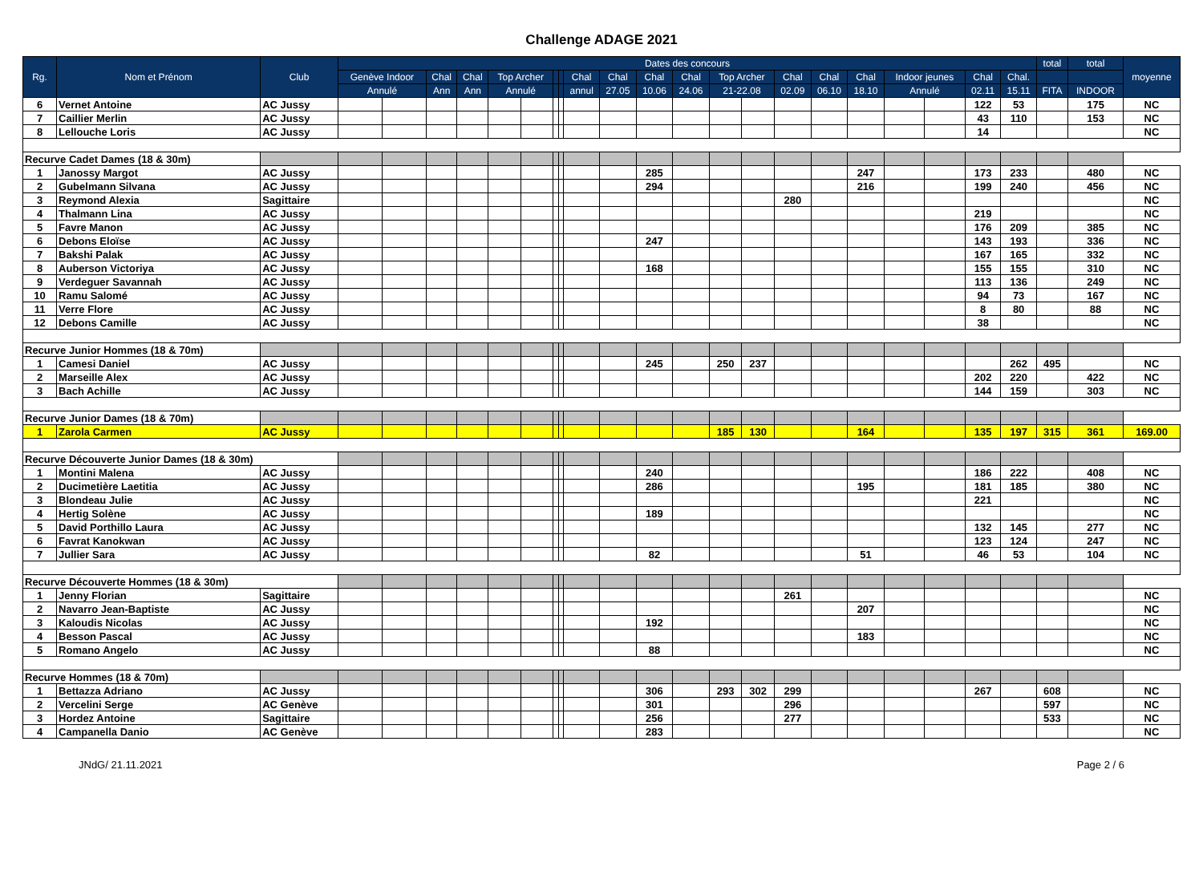Challenge ADAGE 2021
| Rg. | Nom et Prénom | Club | Dates des concours | | | | | | | | | | | | | | | | | | | | | total | total | moyenne |
| --- | --- | --- | --- | --- | --- | --- | --- | --- | --- | --- | --- | --- | --- | --- | --- | --- | --- | --- | --- | --- | --- | --- | --- | --- | --- | --- |
| | | | Genève Indoor | | Chal | Chal | Top Archer | | | | Chal | Chal | Chal | Chal | Top Archer | | Chal | Chal | Chal | Indoor jeunes | | Chal | Chal. | | | |
| | | | Annulé | | Ann | Ann | Annulé | | | | annul | 27.05 | 10.06 | 24.06 | 21-22.08 | | 02.09 | 06.10 | 18.10 | Annulé | | 02.11 | 15.11 | FITA | INDOOR | |
| 6 | Vernet Antoine | AC Jussy | | | | | | | | | | | | | | | | | | | | 122 | 53 | | 175 | NC |
| 7 | Caillier Merlin | AC Jussy | | | | | | | | | | | | | | | | | | | | 43 | 110 | | 153 | NC |
| 8 | Lellouche Loris | AC Jussy | | | | | | | | | | | | | | | | | | | | 14 | | | | NC |
| Recurve Cadet Dames (18 & 30m) | | | | | | | | | | | | | | | | | | | | | | | | | | |
| 1 | Janossy Margot | AC Jussy | | | | | | | | | | | 285 | | | | | | 247 | | | 173 | 233 | | 480 | NC |
| 2 | Gubelmann Silvana | AC Jussy | | | | | | | | | | | 294 | | | | | | 216 | | | 199 | 240 | | 456 | NC |
| 3 | Reymond Alexia | Sagittaire | | | | | | | | | | | | | | | 280 | | | | | | | | | NC |
| 4 | Thalmann Lina | AC Jussy | | | | | | | | | | | | | | | | | | | | 219 | | | | NC |
| 5 | Favre Manon | AC Jussy | | | | | | | | | | | | | | | | | | | | 176 | 209 | | 385 | NC |
| 6 | Debons Eloïse | AC Jussy | | | | | | | | | | | 247 | | | | | | | | | 143 | 193 | | 336 | NC |
| 7 | Bakshi Palak | AC Jussy | | | | | | | | | | | | | | | | | | | | 167 | 165 | | 332 | NC |
| 8 | Auberson Victoriya | AC Jussy | | | | | | | | | | | 168 | | | | | | | | | 155 | 155 | | 310 | NC |
| 9 | Verdeguer Savannah | AC Jussy | | | | | | | | | | | | | | | | | | | | 113 | 136 | | 249 | NC |
| 10 | Ramu Salomé | AC Jussy | | | | | | | | | | | | | | | | | | | | 94 | 73 | | 167 | NC |
| 11 | Verre Flore | AC Jussy | | | | | | | | | | | | | | | | | | | | 8 | 80 | | 88 | NC |
| 12 | Debons Camille | AC Jussy | | | | | | | | | | | | | | | | | | | | 38 | | | | NC |
| Recurve Junior Hommes (18 & 70m) | | | | | | | | | | | | | | | | | | | | | | | | | | |
| 1 | Camesi Daniel | AC Jussy | | | | | | | | | | | 245 | | 250 | 237 | | | | | | | 262 | 495 | | NC |
| 2 | Marseille Alex | AC Jussy | | | | | | | | | | | | | | | | | | | | 202 | 220 | | 422 | NC |
| 3 | Bach Achille | AC Jussy | | | | | | | | | | | | | | | | | | | | 144 | 159 | | 303 | NC |
| Recurve Junior Dames (18 & 70m) | | | | | | | | | | | | | | | | | | | | | | | | | | |
| 1 | Zarola Carmen | AC Jussy | | | | | | | | | | | | | 185 | 130 | | | 164 | | | 135 | 197 | 315 | 361 | 169.00 |
| Recurve Découverte Junior Dames (18 & 30m) | | | | | | | | | | | | | | | | | | | | | | | | | | |
| 1 | Montini Malena | AC Jussy | | | | | | | | | | | 240 | | | | | | | | | 186 | 222 | | 408 | NC |
| 2 | Ducimetière Laetitia | AC Jussy | | | | | | | | | | | 286 | | | | | | 195 | | | 181 | 185 | | 380 | NC |
| 3 | Blondeau Julie | AC Jussy | | | | | | | | | | | | | | | | | | | | 221 | | | | NC |
| 4 | Hertig Solène | AC Jussy | | | | | | | | | | | 189 | | | | | | | | | | | | | NC |
| 5 | David Porthillo Laura | AC Jussy | | | | | | | | | | | | | | | | | | | | 132 | 145 | | 277 | NC |
| 6 | Favrat Kanokwan | AC Jussy | | | | | | | | | | | | | | | | | | | | 123 | 124 | | 247 | NC |
| 7 | Jullier Sara | AC Jussy | | | | | | | | | | | 82 | | | | | | 51 | | | 46 | 53 | | 104 | NC |
| Recurve Découverte Hommes (18 & 30m) | | | | | | | | | | | | | | | | | | | | | | | | | | |
| 1 | Jenny Florian | Sagittaire | | | | | | | | | | | | | | | 261 | | | | | | | | | NC |
| 2 | Navarro Jean-Baptiste | AC Jussy | | | | | | | | | | | | | | | | | 207 | | | | | | | NC |
| 3 | Kaloudis Nicolas | AC Jussy | | | | | | | | | | | 192 | | | | | | | | | | | | | NC |
| 4 | Besson Pascal | AC Jussy | | | | | | | | | | | | | | | | | 183 | | | | | | | NC |
| 5 | Romano Angelo | AC Jussy | | | | | | | | | | | 88 | | | | | | | | | | | | | NC |
| Recurve Hommes (18 & 70m) | | | | | | | | | | | | | | | | | | | | | | | | | | |
| 1 | Bettazza Adriano | AC Jussy | | | | | | | | | | | 306 | | 293 | 302 | 299 | | | | | 267 | | 608 | | NC |
| 2 | Vercelini Serge | AC Genève | | | | | | | | | | | 301 | | | | 296 | | | | | | | 597 | | NC |
| 3 | Hordez Antoine | Sagittaire | | | | | | | | | | | 256 | | | | 277 | | | | | | | 533 | | NC |
| 4 | Campanella Danio | AC Genève | | | | | | | | | | | 283 | | | | | | | | | | | | | NC |
JNdG/ 21.11.2021 Page 2 / 6